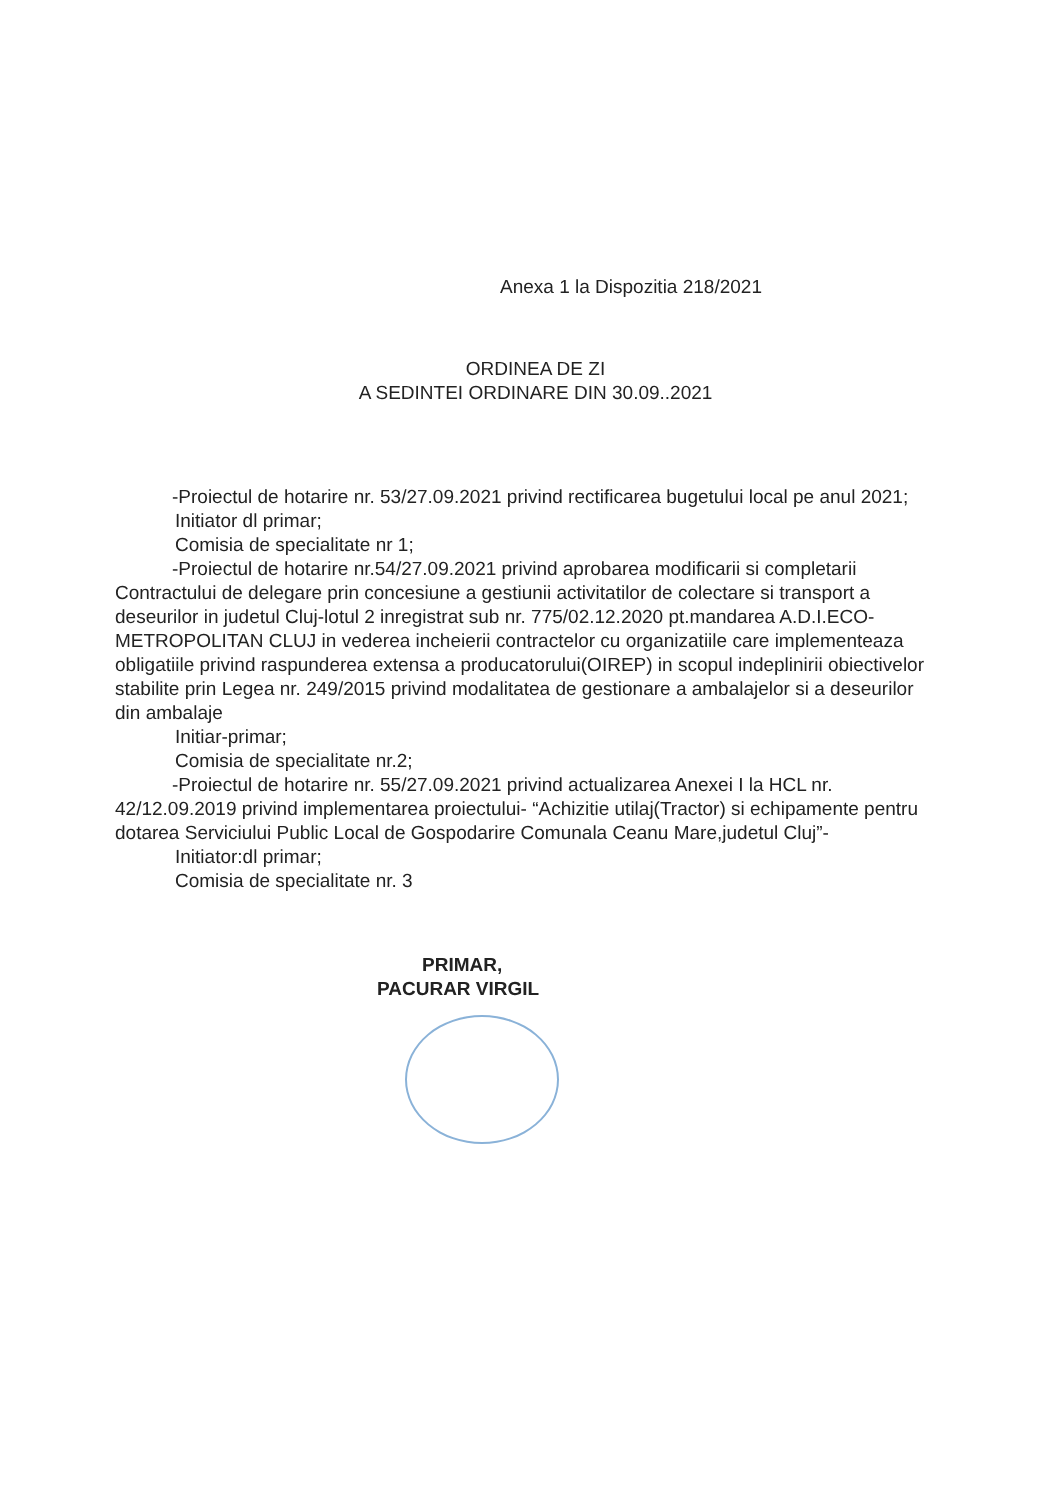Anexa 1 la Dispozitia 218/2021
ORDINEA DE ZI
A SEDINTEI ORDINARE DIN 30.09..2021
-Proiectul de hotarire nr. 53/27.09.2021 privind rectificarea bugetului local pe anul 2021;
Initiator dl primar;
Comisia de specialitate nr 1;
-Proiectul de hotarire nr.54/27.09.2021 privind aprobarea modificarii si completarii Contractului de delegare prin concesiune a gestiunii activitatilor de colectare si transport a deseurilor in judetul Cluj-lotul 2 inregistrat sub nr. 775/02.12.2020 pt.mandarea A.D.I.ECO-METROPOLITAN CLUJ in vederea incheierii contractelor cu organizatiile care implementeaza obligatiile privind raspunderea extensa a producatorului(OIREP) in scopul indeplinirii obiectivelor stabilite prin Legea nr. 249/2015 privind modalitatea de gestionare a ambalajelor si a deseurilor din ambalaje
Initiar-primar;
Comisia de specialitate nr.2;
-Proiectul de hotarire nr. 55/27.09.2021 privind actualizarea Anexei I la HCL nr. 42/12.09.2019 privind implementarea proiectului- “Achizitie utilaj(Tractor) si echipamente pentru dotarea Serviciului Public Local de Gospodarire Comunala Ceanu Mare,judetul Cluj”-
Initiator:dl primar;
Comisia de specialitate nr. 3
PRIMAR,
PACURAR VIRGIL